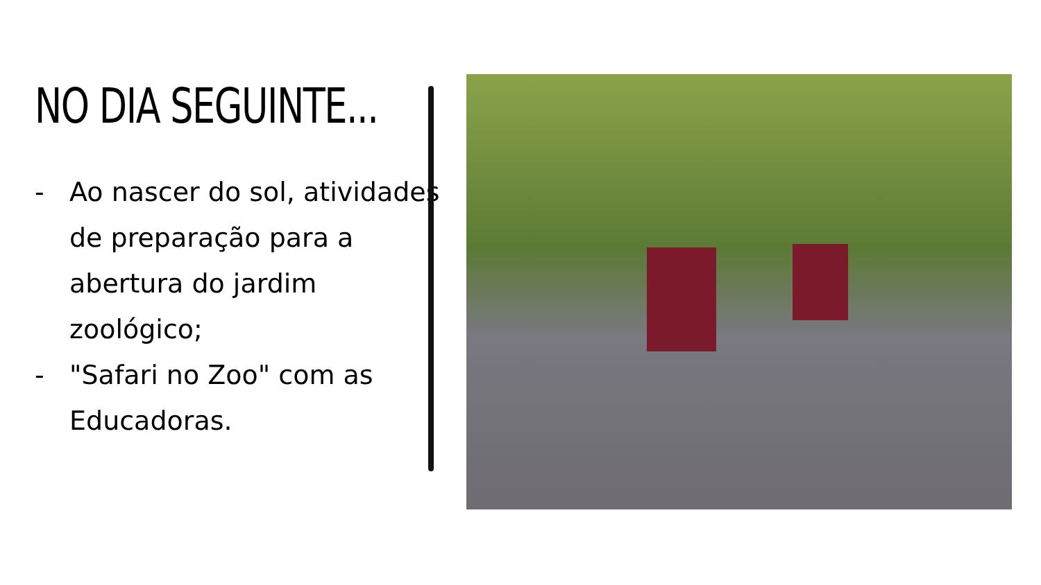NO DIA SEGUINTE...
- Ao nascer do sol, atividades de preparação para a abertura do jardim zoológico;
- "Safari no Zoo" com as Educadoras.